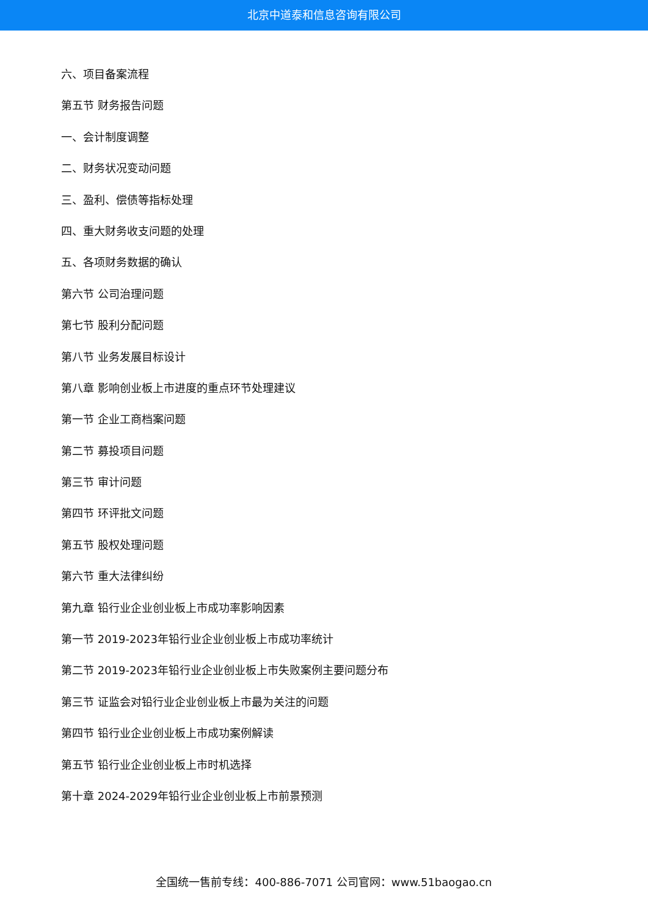北京中道泰和信息咨询有限公司
六、项目备案流程
第五节 财务报告问题
一、会计制度调整
二、财务状况变动问题
三、盈利、偿债等指标处理
四、重大财务收支问题的处理
五、各项财务数据的确认
第六节 公司治理问题
第七节 股利分配问题
第八节 业务发展目标设计
第八章 影响创业板上市进度的重点环节处理建议
第一节 企业工商档案问题
第二节 募投项目问题
第三节 审计问题
第四节 环评批文问题
第五节 股权处理问题
第六节 重大法律纠纷
第九章 铅行业企业创业板上市成功率影响因素
第一节 2019-2023年铅行业企业创业板上市成功率统计
第二节 2019-2023年铅行业企业创业板上市失败案例主要问题分布
第三节 证监会对铅行业企业创业板上市最为关注的问题
第四节 铅行业企业创业板上市成功案例解读
第五节 铅行业企业创业板上市时机选择
第十章 2024-2029年铅行业企业创业板上市前景预测
全国统一售前专线：400-886-7071 公司官网：www.51baogao.cn